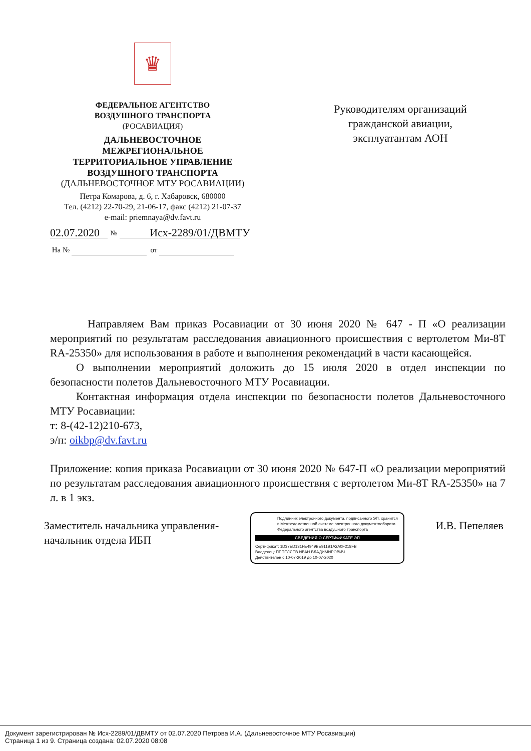♛
ФЕДЕРАЛЬНОЕ АГЕНТСТВО
ВОЗДУШНОГО ТРАНСПОРТА
(РОСАВИАЦИЯ)
ДАЛЬНЕВОСТОЧНОЕ
МЕЖРЕГИОНАЛЬНОЕ
ТЕРРИТОРИАЛЬНОЕ УПРАВЛЕНИЕ
ВОЗДУШНОГО ТРАНСПОРТА
(ДАЛЬНЕВОСТОЧНОЕ МТУ РОСАВИАЦИИ)
Петра Комарова, д. 6, г. Хабаровск, 680000
Тел. (4212) 22-70-29, 21-06-17, факс (4212) 21-07-37
e-mail: priemnaya@dv.favt.ru
02.07.2020 № Исх-2289/01/ДВМТУ
На № от
Руководителям организаций
гражданской авиации,
эксплуатантам АОН
Направляем Вам приказ Росавиации от 30 июня 2020 № 647 - П «О реализации мероприятий по результатам расследования авиационного происшествия с вертолетом Ми-8Т RA-25350» для использования в работе и выполнения рекомендаций в части касающейся.
О выполнении мероприятий доложить до 15 июля 2020 в отдел инспекции по безопасности полетов Дальневосточного МТУ Росавиации.
Контактная информация отдела инспекции по безопасности полетов Дальневосточного МТУ Росавиации:
т: 8-(42-12)210-673,
э/п: oikbp@dv.favt.ru
Приложение: копия приказа Росавиации от 30 июня 2020 № 647-П «О реализации мероприятий по результатам расследования авиационного происшествия с вертолетом Ми-8Т RA-25350» на 7 л. в 1 экз.
Заместитель начальника управления-
начальник отдела ИБП
Подлинник электронного документа, подписанного ЭП, хранится в Межведомственной системе электронного документооборота Федерального агентства воздушного транспорта
СВЕДЕНИЯ О СЕРТИФИКАТЕ ЭП
Сертификат: 1D37ED131FE4949BE911B1A2A0F218FB
Владелец: ПЕПЕЛЯЕВ ИВАН ВЛАДИМИРОВИЧ
Действителен с 10-07-2019 до 10-07-2020
И.В. Пепеляев
Документ зарегистрирован № Исх-2289/01/ДВМТУ от 02.07.2020 Петрова И.А. (Дальневосточное МТУ Росавиации)
Страница 1 из 9. Страница создана: 02.07.2020 08:08